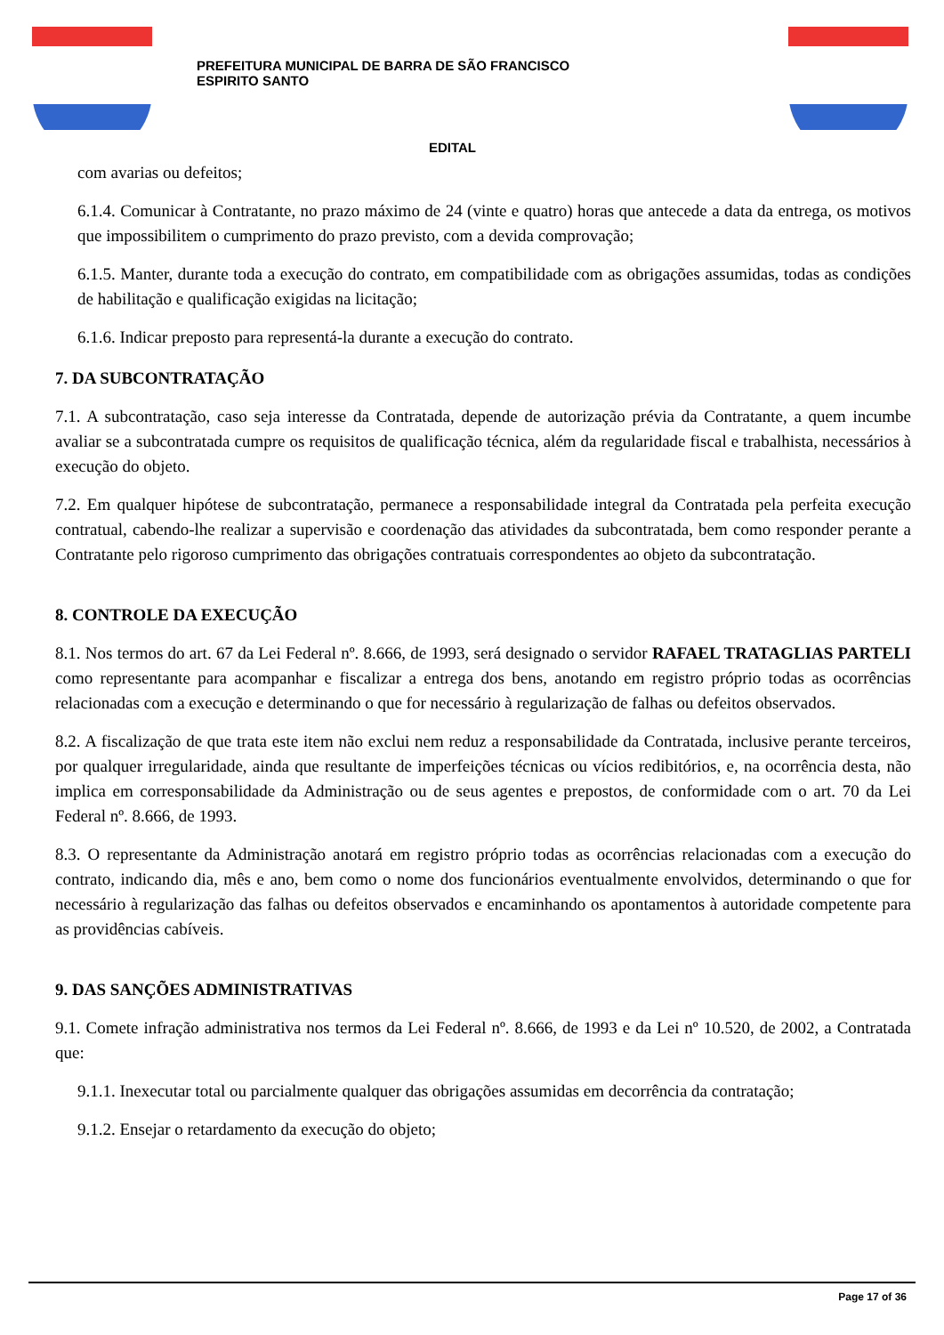PREFEITURA MUNICIPAL DE BARRA DE SÃO FRANCISCO
ESPIRITO SANTO
EDITAL
com avarias ou defeitos;
6.1.4. Comunicar à Contratante, no prazo máximo de 24 (vinte e quatro) horas que antecede a data da entrega, os motivos que impossibilitem o cumprimento do prazo previsto, com a devida comprovação;
6.1.5. Manter, durante toda a execução do contrato, em compatibilidade com as obrigações assumidas, todas as condições de habilitação e qualificação exigidas na licitação;
6.1.6. Indicar preposto para representá-la durante a execução do contrato.
7. DA SUBCONTRATAÇÃO
7.1. A subcontratação, caso seja interesse da Contratada, depende de autorização prévia da Contratante, a quem incumbe avaliar se a subcontratada cumpre os requisitos de qualificação técnica, além da regularidade fiscal e trabalhista, necessários à execução do objeto.
7.2. Em qualquer hipótese de subcontratação, permanece a responsabilidade integral da Contratada pela perfeita execução contratual, cabendo-lhe realizar a supervisão e coordenação das atividades da subcontratada, bem como responder perante a Contratante pelo rigoroso cumprimento das obrigações contratuais correspondentes ao objeto da subcontratação.
8. CONTROLE DA EXECUÇÃO
8.1. Nos termos do art. 67 da Lei Federal nº. 8.666, de 1993, será designado o servidor RAFAEL TRATAGLIAS PARTELI como representante para acompanhar e fiscalizar a entrega dos bens, anotando em registro próprio todas as ocorrências relacionadas com a execução e determinando o que for necessário à regularização de falhas ou defeitos observados.
8.2. A fiscalização de que trata este item não exclui nem reduz a responsabilidade da Contratada, inclusive perante terceiros, por qualquer irregularidade, ainda que resultante de imperfeições técnicas ou vícios redibitórios, e, na ocorrência desta, não implica em corresponsabilidade da Administração ou de seus agentes e prepostos, de conformidade com o art. 70 da Lei Federal nº. 8.666, de 1993.
8.3. O representante da Administração anotará em registro próprio todas as ocorrências relacionadas com a execução do contrato, indicando dia, mês e ano, bem como o nome dos funcionários eventualmente envolvidos, determinando o que for necessário à regularização das falhas ou defeitos observados e encaminhando os apontamentos à autoridade competente para as providências cabíveis.
9. DAS SANÇÕES ADMINISTRATIVAS
9.1. Comete infração administrativa nos termos da Lei Federal nº. 8.666, de 1993 e da Lei nº 10.520, de 2002, a Contratada que:
9.1.1. Inexecutar total ou parcialmente qualquer das obrigações assumidas em decorrência da contratação;
9.1.2. Ensejar o retardamento da execução do objeto;
Page 17 of 36